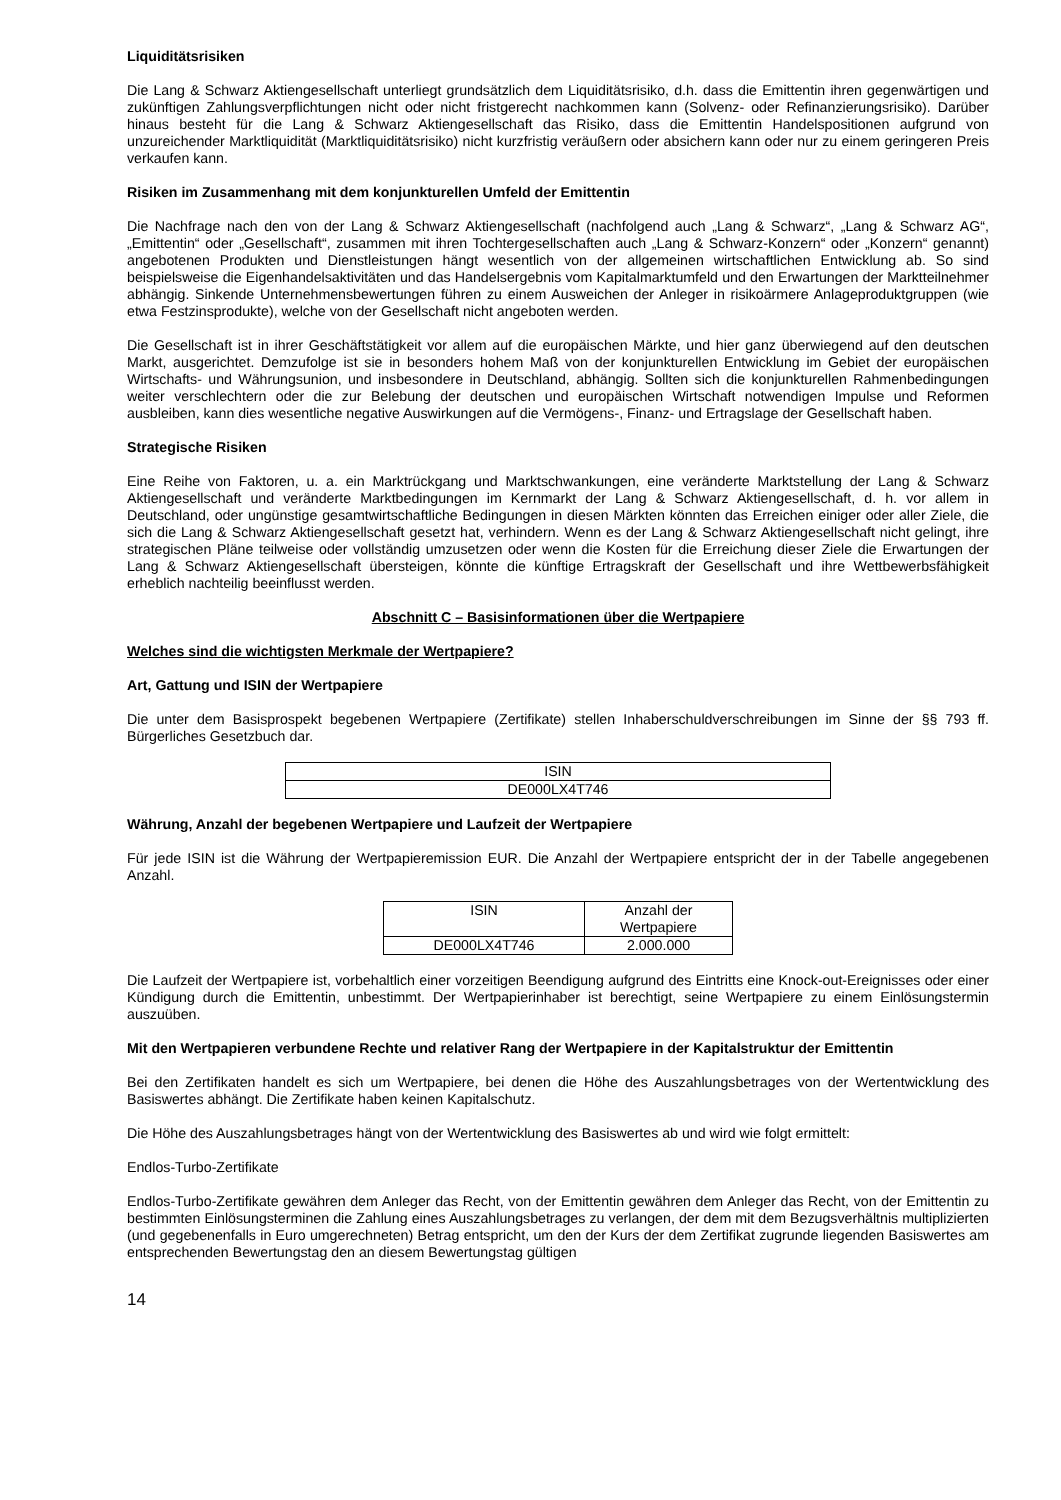Liquiditätsrisiken
Die Lang & Schwarz Aktiengesellschaft unterliegt grundsätzlich dem Liquiditätsrisiko, d.h. dass die Emittentin ihren gegenwärtigen und zukünftigen Zahlungsverpflichtungen nicht oder nicht fristgerecht nachkommen kann (Solvenz- oder Refinanzierungsrisiko). Darüber hinaus besteht für die Lang & Schwarz Aktiengesellschaft das Risiko, dass die Emittentin Handelspositionen aufgrund von unzureichender Marktliquidität (Marktliquiditätsrisiko) nicht kurzfristig veräußern oder absichern kann oder nur zu einem geringeren Preis verkaufen kann.
Risiken im Zusammenhang mit dem konjunkturellen Umfeld der Emittentin
Die Nachfrage nach den von der Lang & Schwarz Aktiengesellschaft (nachfolgend auch „Lang & Schwarz“, „Lang & Schwarz AG“, „Emittentin“ oder „Gesellschaft“, zusammen mit ihren Tochtergesellschaften auch „Lang & Schwarz-Konzern“ oder „Konzern“ genannt) angebotenen Produkten und Dienstleistungen hängt wesentlich von der allgemeinen wirtschaftlichen Entwicklung ab. So sind beispielsweise die Eigenhandelsaktivitäten und das Handelsergebnis vom Kapitalmarktumfeld und den Erwartungen der Marktteilnehmer abhängig. Sinkende Unternehmensbewertungen führen zu einem Ausweichen der Anleger in risikoärmere Anlageproduktgruppen (wie etwa Festzinsprodukte), welche von der Gesellschaft nicht angeboten werden.
Die Gesellschaft ist in ihrer Geschäftstätigkeit vor allem auf die europäischen Märkte, und hier ganz überwiegend auf den deutschen Markt, ausgerichtet. Demzufolge ist sie in besonders hohem Maß von der konjunkturellen Entwicklung im Gebiet der europäischen Wirtschafts- und Währungsunion, und insbesondere in Deutschland, abhängig. Sollten sich die konjunkturellen Rahmenbedingungen weiter verschlechtern oder die zur Belebung der deutschen und europäischen Wirtschaft notwendigen Impulse und Reformen ausbleiben, kann dies wesentliche negative Auswirkungen auf die Vermögens-, Finanz- und Ertragslage der Gesellschaft haben.
Strategische Risiken
Eine Reihe von Faktoren, u. a. ein Marktrückgang und Marktschwankungen, eine veränderte Marktstellung der Lang & Schwarz Aktiengesellschaft und veränderte Marktbedingungen im Kernmarkt der Lang & Schwarz Aktiengesellschaft, d. h. vor allem in Deutschland, oder ungünstige gesamtwirtschaftliche Bedingungen in diesen Märkten könnten das Erreichen einiger oder aller Ziele, die sich die Lang & Schwarz Aktiengesellschaft gesetzt hat, verhindern. Wenn es der Lang & Schwarz Aktiengesellschaft nicht gelingt, ihre strategischen Pläne teilweise oder vollständig umzusetzen oder wenn die Kosten für die Erreichung dieser Ziele die Erwartungen der Lang & Schwarz Aktiengesellschaft übersteigen, könnte die künftige Ertragskraft der Gesellschaft und ihre Wettbewerbsfähigkeit erheblich nachteilig beeinflusst werden.
Abschnitt C – Basisinformationen über die Wertpapiere
Welches sind die wichtigsten Merkmale der Wertpapiere?
Art, Gattung und ISIN der Wertpapiere
Die unter dem Basisprospekt begebenen Wertpapiere (Zertifikate) stellen Inhaberschuldverschreibungen im Sinne der §§ 793 ff. Bürgerliches Gesetzbuch dar.
| ISIN |
| --- |
| DE000LX4T746 |
Währung, Anzahl der begebenen Wertpapiere und Laufzeit der Wertpapiere
Für jede ISIN ist die Währung der Wertpapieremission EUR. Die Anzahl der Wertpapiere entspricht der in der Tabelle angegebenen Anzahl.
| ISIN | Anzahl der Wertpapiere |
| --- | --- |
| DE000LX4T746 | 2.000.000 |
Die Laufzeit der Wertpapiere ist, vorbehaltlich einer vorzeitigen Beendigung aufgrund des Eintritts eine Knock-out-Ereignisses oder einer Kündigung durch die Emittentin, unbestimmt. Der Wertpapierinhaber ist berechtigt, seine Wertpapiere zu einem Einlösungstermin auszuüben.
Mit den Wertpapieren verbundene Rechte und relativer Rang der Wertpapiere in der Kapitalstruktur der Emittentin
Bei den Zertifikaten handelt es sich um Wertpapiere, bei denen die Höhe des Auszahlungsbetrages von der Wertentwicklung des Basiswertes abhängt. Die Zertifikate haben keinen Kapitalschutz.
Die Höhe des Auszahlungsbetrages hängt von der Wertentwicklung des Basiswertes ab und wird wie folgt ermittelt:
Endlos-Turbo-Zertifikate
Endlos-Turbo-Zertifikate gewähren dem Anleger das Recht, von der Emittentin gewähren dem Anleger das Recht, von der Emittentin zu bestimmten Einlösungsterminen die Zahlung eines Auszahlungsbetrages zu verlangen, der dem mit dem Bezugsverhältnis multiplizierten (und gegebenenfalls in Euro umgerechneten) Betrag entspricht, um den der Kurs der dem Zertifikat zugrunde liegenden Basiswertes am entsprechenden Bewertungstag den an diesem Bewertungstag gültigen
14